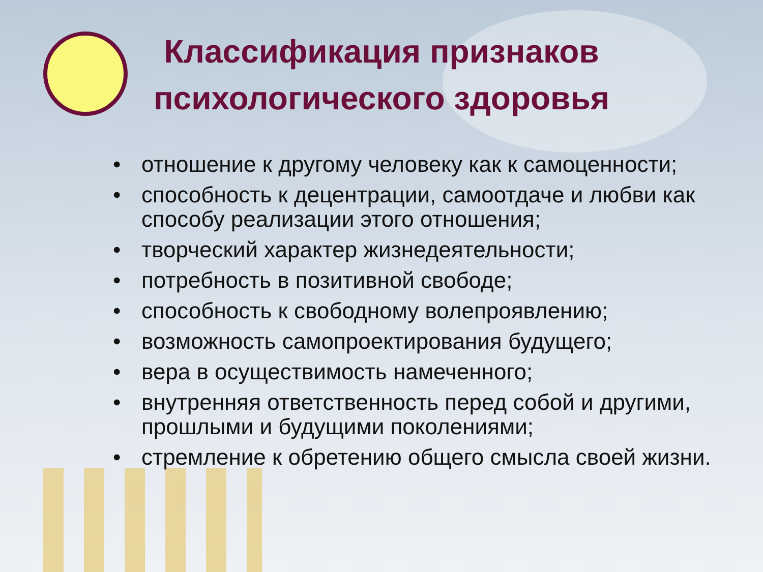Классификация признаков психологического здоровья
• отношение к другому человеку как к самоценности;
• способность к децентрации, самоотдаче и любви как способу реализации этого отношения;
• творческий характер жизнедеятельности;
• потребность в позитивной свободе;
• способность к свободному волепроявлению;
• возможность самопроектирования будущего;
• вера в осуществимость намеченного;
• внутренняя ответственность перед собой и другими, прошлыми и будущими поколениями;
• стремление к обретению общего смысла своей жизни.